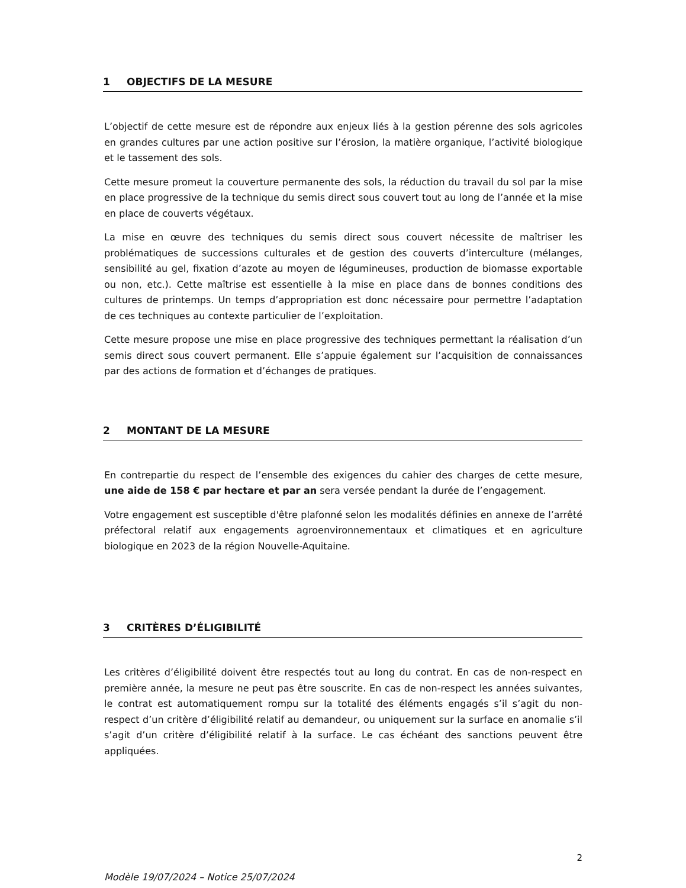1 OBJECTIFS DE LA MESURE
L’objectif de cette mesure est de répondre aux enjeux liés à la gestion pérenne des sols agricoles en grandes cultures par une action positive sur l’érosion, la matière organique, l’activité biologique et le tassement des sols.
Cette mesure promeut la couverture permanente des sols, la réduction du travail du sol par la mise en place progressive de la technique du semis direct sous couvert tout au long de l’année et la mise en place de couverts végétaux.
La mise en œuvre des techniques du semis direct sous couvert nécessite de maîtriser les problématiques de successions culturales et de gestion des couverts d’interculture (mélanges, sensibilité au gel, fixation d’azote au moyen de légumineuses, production de biomasse exportable ou non, etc.). Cette maîtrise est essentielle à la mise en place dans de bonnes conditions des cultures de printemps. Un temps d’appropriation est donc nécessaire pour permettre l’adaptation de ces techniques au contexte particulier de l’exploitation.
Cette mesure propose une mise en place progressive des techniques permettant la réalisation d’un semis direct sous couvert permanent. Elle s’appuie également sur l’acquisition de connaissances par des actions de formation et d’échanges de pratiques.
2 MONTANT DE LA MESURE
En contrepartie du respect de l’ensemble des exigences du cahier des charges de cette mesure, une aide de 158 € par hectare et par an sera versée pendant la durée de l’engagement.
Votre engagement est susceptible d'être plafonné selon les modalités définies en annexe de l’arrêté préfectoral relatif aux engagements agroenvironnementaux et climatiques et en agriculture biologique en 2023 de la région Nouvelle-Aquitaine.
3 CRITÈRES D’ÉLIGIBILITÉ
Les critères d’éligibilité doivent être respectés tout au long du contrat. En cas de non-respect en première année, la mesure ne peut pas être souscrite. En cas de non-respect les années suivantes, le contrat est automatiquement rompu sur la totalité des éléments engagés s’il s’agit du non-respect d’un critère d’éligibilité relatif au demandeur, ou uniquement sur la surface en anomalie s’il s’agit d’un critère d’éligibilité relatif à la surface. Le cas échéant des sanctions peuvent être appliquées.
2
Modèle 19/07/2024 – Notice 25/07/2024